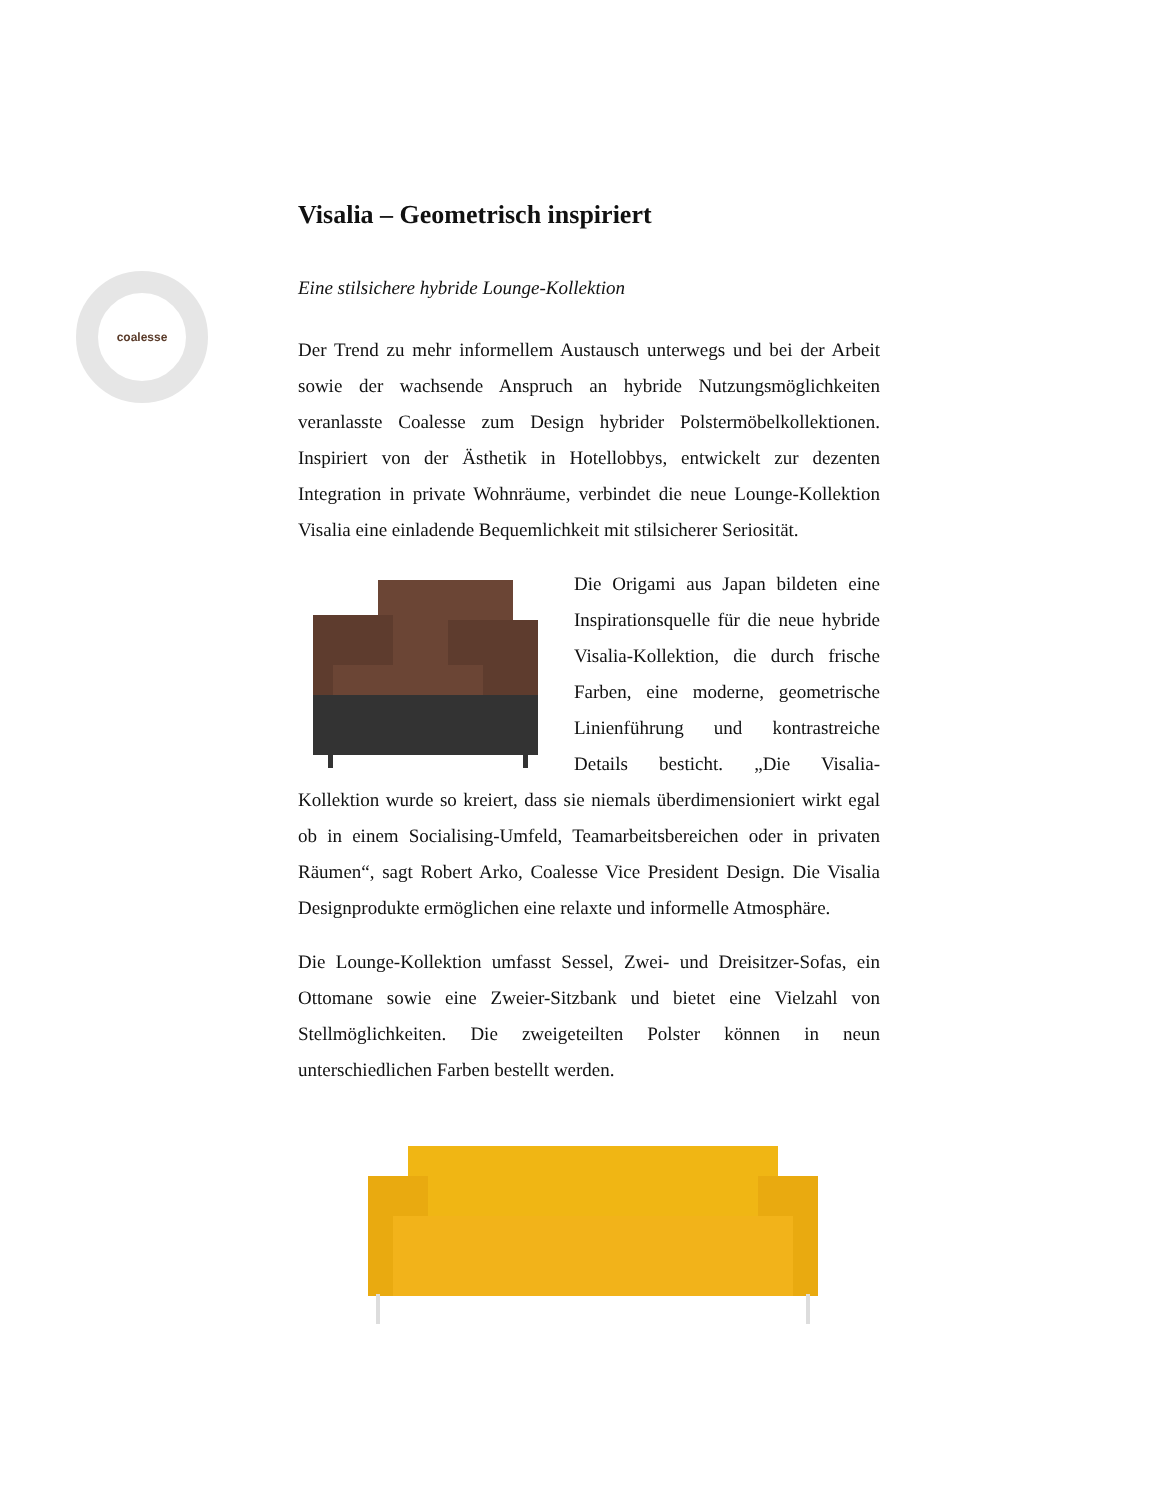coalesse
Visalia – Geometrisch inspiriert
Eine stilsichere hybride Lounge-Kollektion
Der Trend zu mehr informellem Austausch unterwegs und bei der Arbeit sowie der wachsende Anspruch an hybride Nutzungsmöglichkeiten veranlasste Coalesse zum Design hybrider Polstermöbelkollektionen. Inspiriert von der Ästhetik in Hotellobbys, entwickelt zur dezenten Integration in private Wohnräume, verbindet die neue Lounge-Kollektion Visalia eine einladende Bequemlichkeit mit stilsicherer Seriosität.
Die Origami aus Japan bildeten eine Inspirationsquelle für die neue hybride Visalia-Kollektion, die durch frische Farben, eine moderne, geometrische Linienführung und kontrastreiche Details besticht. „Die Visalia-Kollektion wurde so kreiert, dass sie niemals überdimensioniert wirkt egal ob in einem Socialising-Umfeld, Teamarbeitsbereichen oder in privaten Räumen“, sagt Robert Arko, Coalesse Vice President Design. Die Visalia Designprodukte ermöglichen eine relaxte und informelle Atmosphäre.
Die Lounge-Kollektion umfasst Sessel, Zwei- und Dreisitzer-Sofas, ein Ottomane sowie eine Zweier-Sitzbank und bietet eine Vielzahl von Stellmöglichkeiten. Die zweigeteilten Polster können in neun unterschiedlichen Farben bestellt werden.